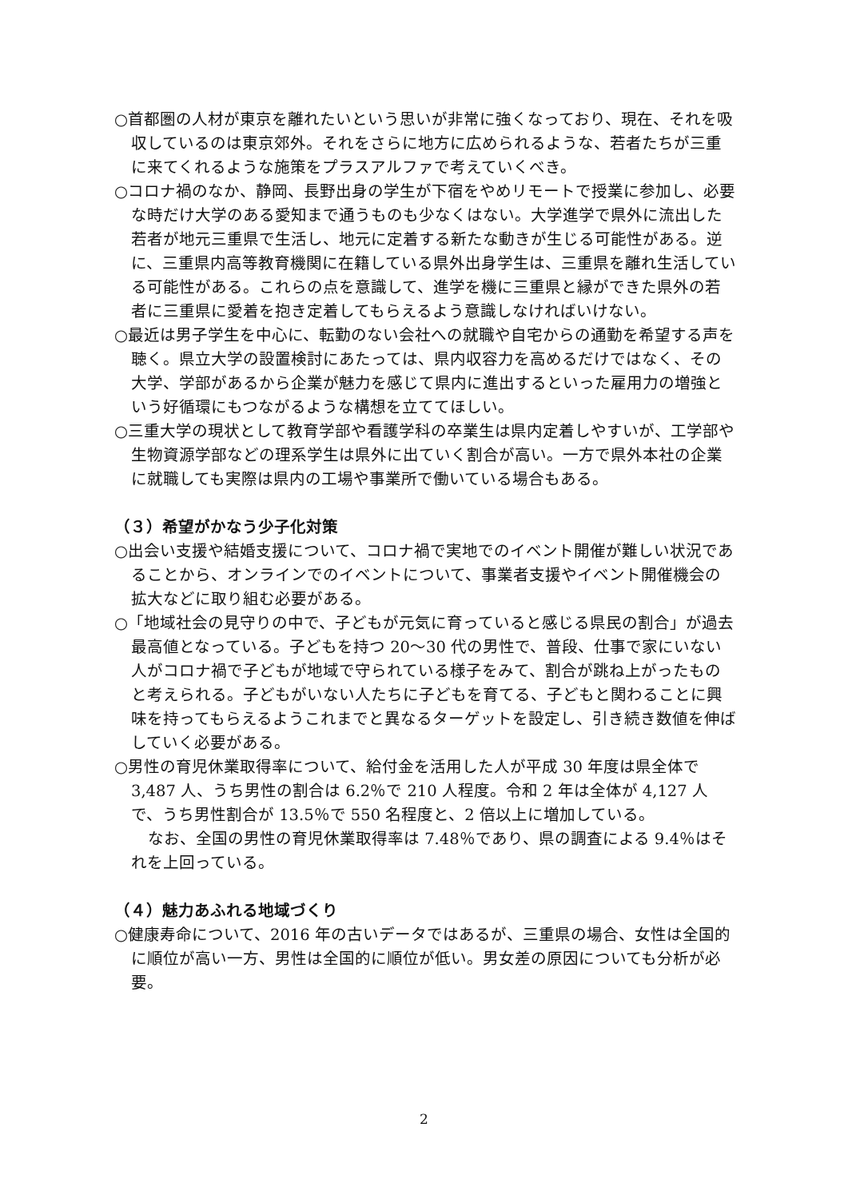○首都圏の人材が東京を離れたいという思いが非常に強くなっており、現在、それを吸収しているのは東京郊外。それをさらに地方に広められるような、若者たちが三重に来てくれるような施策をプラスアルファで考えていくべき。
○コロナ禍のなか、静岡、長野出身の学生が下宿をやめリモートで授業に参加し、必要な時だけ大学のある愛知まで通うものも少なくはない。大学進学で県外に流出した若者が地元三重県で生活し、地元に定着する新たな動きが生じる可能性がある。逆に、三重県内高等教育機関に在籍している県外出身学生は、三重県を離れ生活している可能性がある。これらの点を意識して、進学を機に三重県と縁ができた県外の若者に三重県に愛着を抱き定着してもらえるよう意識しなければいけない。
○最近は男子学生を中心に、転勤のない会社への就職や自宅からの通勤を希望する声を聴く。県立大学の設置検討にあたっては、県内収容力を高めるだけではなく、その大学、学部があるから企業が魅力を感じて県内に進出するといった雇用力の増強という好循環にもつながるような構想を立ててほしい。
○三重大学の現状として教育学部や看護学科の卒業生は県内定着しやすいが、工学部や生物資源学部などの理系学生は県外に出ていく割合が高い。一方で県外本社の企業に就職しても実際は県内の工場や事業所で働いている場合もある。
（３）希望がかなう少子化対策
○出会い支援や結婚支援について、コロナ禍で実地でのイベント開催が難しい状況であることから、オンラインでのイベントについて、事業者支援やイベント開催機会の拡大などに取り組む必要がある。
○「地域社会の見守りの中で、子どもが元気に育っていると感じる県民の割合」が過去最高値となっている。子どもを持つ 20～30 代の男性で、普段、仕事で家にいない人がコロナ禍で子どもが地域で守られている様子をみて、割合が跳ね上がったものと考えられる。子どもがいない人たちに子どもを育てる、子どもと関わることに興味を持ってもらえるようこれまでと異なるターゲットを設定し、引き続き数値を伸ばしていく必要がある。
○男性の育児休業取得率について、給付金を活用した人が平成 30 年度は県全体で 3,487 人、うち男性の割合は 6.2％で 210 人程度。令和 2 年は全体が 4,127 人で、うち男性割合が 13.5％で 550 名程度と、2 倍以上に増加している。
なお、全国の男性の育児休業取得率は 7.48％であり、県の調査による 9.4％はそれを上回っている。
（４）魅力あふれる地域づくり
○健康寿命について、2016 年の古いデータではあるが、三重県の場合、女性は全国的に順位が高い一方、男性は全国的に順位が低い。男女差の原因についても分析が必要。
2